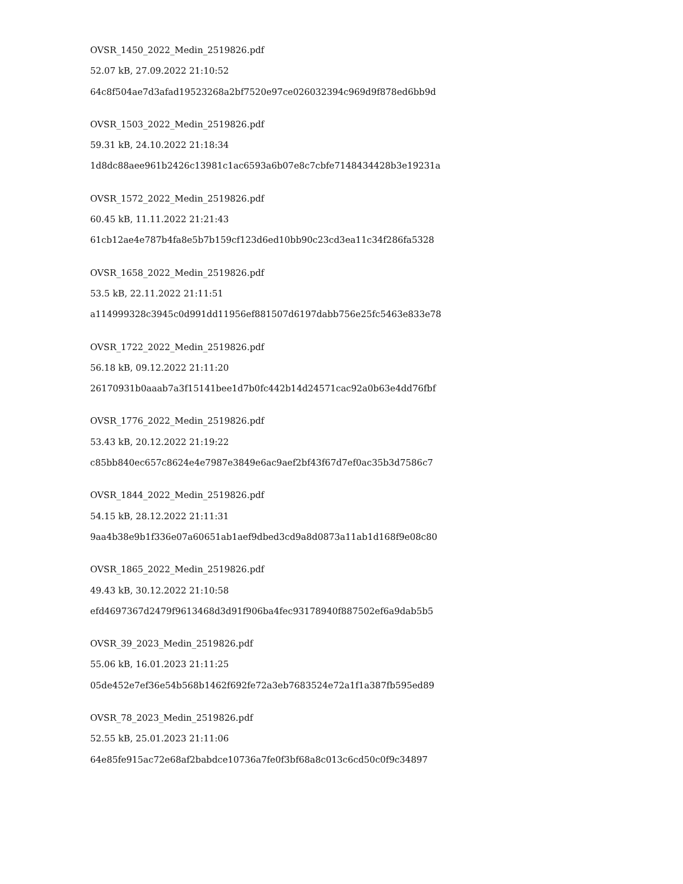OVSR_1450_2022_Medin_2519826.pdf
52.07 kB, 27.09.2022 21:10:52
64c8f504ae7d3afad19523268a2bf7520e97ce026032394c969d9f878ed6bb9d
OVSR_1503_2022_Medin_2519826.pdf
59.31 kB, 24.10.2022 21:18:34
1d8dc88aee961b2426c13981c1ac6593a6b07e8c7cbfe7148434428b3e19231a
OVSR_1572_2022_Medin_2519826.pdf
60.45 kB, 11.11.2022 21:21:43
61cb12ae4e787b4fa8e5b7b159cf123d6ed10bb90c23cd3ea11c34f286fa5328
OVSR_1658_2022_Medin_2519826.pdf
53.5 kB, 22.11.2022 21:11:51
a114999328c3945c0d991dd11956ef881507d6197dabb756e25fc5463e833e78
OVSR_1722_2022_Medin_2519826.pdf
56.18 kB, 09.12.2022 21:11:20
26170931b0aaab7a3f15141bee1d7b0fc442b14d24571cac92a0b63e4dd76fbf
OVSR_1776_2022_Medin_2519826.pdf
53.43 kB, 20.12.2022 21:19:22
c85bb840ec657c8624e4e7987e3849e6ac9aef2bf43f67d7ef0ac35b3d7586c7
OVSR_1844_2022_Medin_2519826.pdf
54.15 kB, 28.12.2022 21:11:31
9aa4b38e9b1f336e07a60651ab1aef9dbed3cd9a8d0873a11ab1d168f9e08c80
OVSR_1865_2022_Medin_2519826.pdf
49.43 kB, 30.12.2022 21:10:58
efd4697367d2479f9613468d3d91f906ba4fec93178940f887502ef6a9dab5b5
OVSR_39_2023_Medin_2519826.pdf
55.06 kB, 16.01.2023 21:11:25
05de452e7ef36e54b568b1462f692fe72a3eb7683524e72a1f1a387fb595ed89
OVSR_78_2023_Medin_2519826.pdf
52.55 kB, 25.01.2023 21:11:06
64e85fe915ac72e68af2babdce10736a7fe0f3bf68a8c013c6cd50c0f9c34897